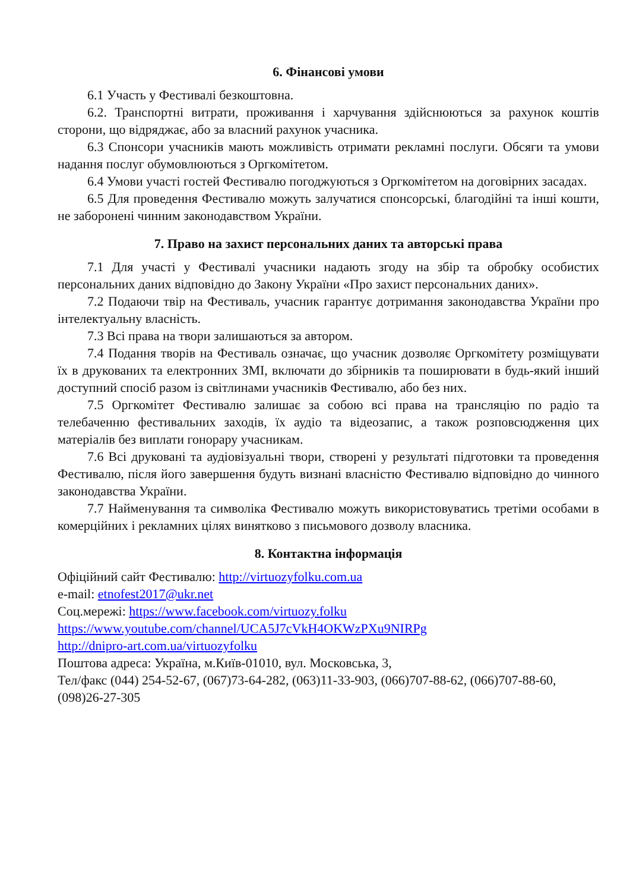6. Фінансові умови
6.1 Участь у Фестивалі безкоштовна.
6.2. Транспортні витрати, проживання і харчування здійснюються за рахунок коштів сторони, що відряджає, або за власний рахунок учасника.
6.3 Спонсори учасників мають можливість отримати рекламні послуги. Обсяги та умови надання послуг обумовлюються з Оргкомітетом.
6.4 Умови участі гостей Фестивалю погоджуються з Оргкомітетом на договірних засадах.
6.5 Для проведення Фестивалю можуть залучатися спонсорські, благодійні та інші кошти, не заборонені чинним законодавством України.
7. Право на захист персональних даних та авторські права
7.1 Для участі у Фестивалі учасники надають згоду на збір та обробку особистих персональних даних відповідно до Закону України «Про захист персональних даних».
7.2 Подаючи твір на Фестиваль, учасник гарантує дотримання законодавства України про інтелектуальну власність.
7.3 Всі права на твори залишаються за автором.
7.4 Подання творів на Фестиваль означає, що учасник дозволяє Оргкомітету розміщувати їх в друкованих та електронних ЗМІ, включати до збірників та поширювати в будь-який інший доступний спосіб разом із світлинами учасників Фестивалю, або без них.
7.5 Оргкомітет Фестивалю залишає за собою всі права на трансляцію по радіо та телебаченню фестивальних заходів, їх аудіо та відеозапис, а також розповсюдження цих матеріалів без виплати гонорару учасникам.
7.6 Всі друковані та аудіовізуальні твори, створені у результаті підготовки та проведення Фестивалю, після його завершення будуть визнані власністю Фестивалю відповідно до чинного законодавства України.
7.7 Найменування та символіка Фестивалю можуть використовуватись третіми особами в комерційних і рекламних цілях винятково з письмового дозволу власника.
8. Контактна інформація
Офіційний сайт Фестивалю: http://virtuozyfolku.com.ua
e-mail: etnofest2017@ukr.net
Соц.мережі: https://www.facebook.com/virtuozy.folku
https://www.youtube.com/channel/UCA5J7cVkH4OKWzPXu9NIRPg
http://dnipro-art.com.ua/virtuozyfolku
Поштова адреса: Україна, м.Київ-01010, вул. Московська, 3,
Тел/факс (044) 254-52-67, (067)73-64-282, (063)11-33-903, (066)707-88-62, (066)707-88-60, (098)26-27-305